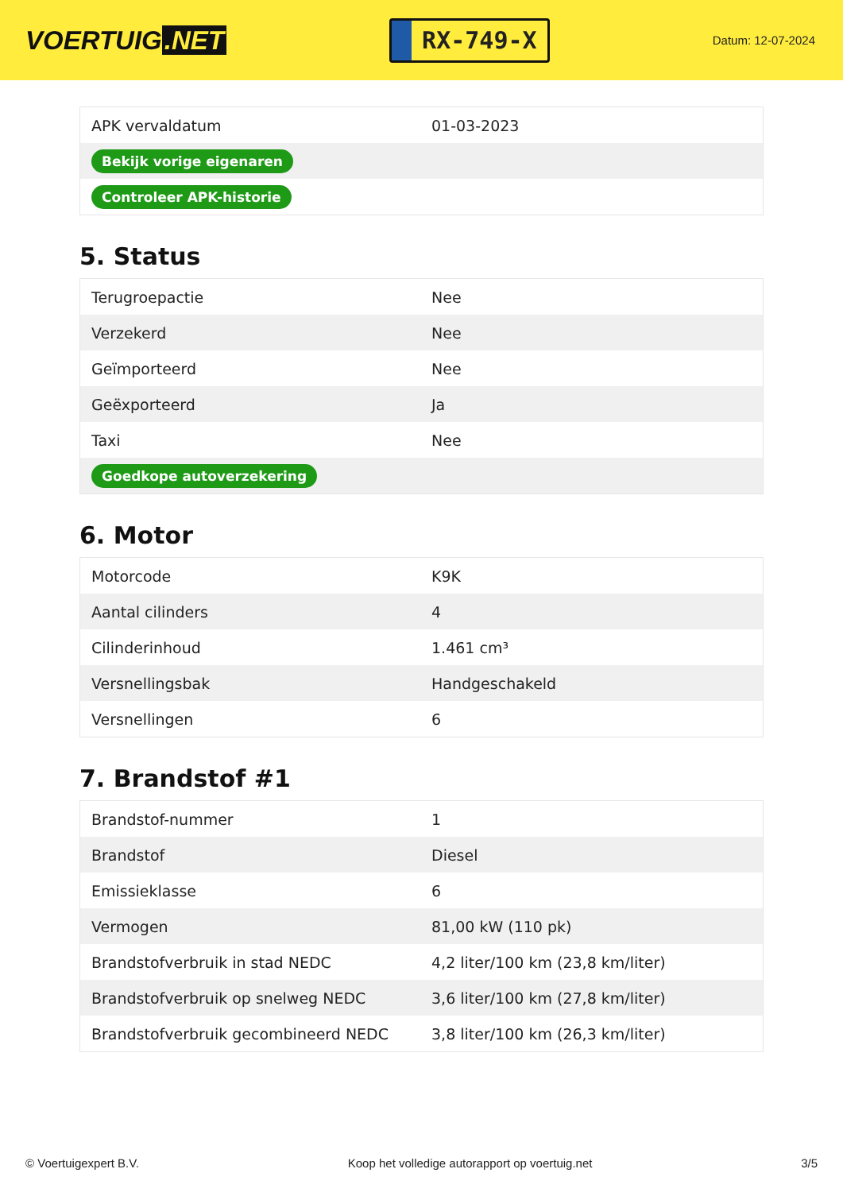VOERTUIG.NET
RX-749-X
Datum: 12-07-2024
| APK vervaldatum | 01-03-2023 |
| Bekijk vorige eigenaren | |
| Controleer APK-historie | |
5. Status
| Terugroepactie | Nee |
| Verzekerd | Nee |
| Geïmporteerd | Nee |
| Geëxporteerd | Ja |
| Taxi | Nee |
| Goedkope autoverzekering | |
6. Motor
| Motorcode | K9K |
| Aantal cilinders | 4 |
| Cilinderinhoud | 1.461 cm³ |
| Versnellingsbak | Handgeschakeld |
| Versnellingen | 6 |
7. Brandstof #1
| Brandstof-nummer | 1 |
| Brandstof | Diesel |
| Emissieklasse | 6 |
| Vermogen | 81,00 kW (110 pk) |
| Brandstofverbruik in stad NEDC | 4,2 liter/100 km (23,8 km/liter) |
| Brandstofverbruik op snelweg NEDC | 3,6 liter/100 km (27,8 km/liter) |
| Brandstofverbruik gecombineerd NEDC | 3,8 liter/100 km (26,3 km/liter) |
© Voertuigexpert B.V. Koop het volledige autorapport op voertuig.net 3/5